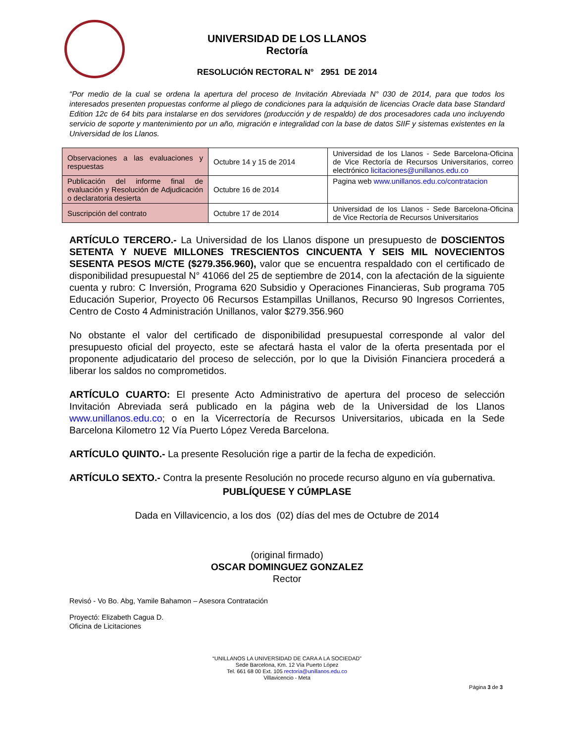UNIVERSIDAD DE LOS LLANOS
Rectoría
RESOLUCIÓN RECTORAL N° 2951 DE 2014
“Por medio de la cual se ordena la apertura del proceso de Invitación Abreviada N° 030 de 2014, para que todos los interesados presenten propuestas conforme al pliego de condiciones para la adquisión de licencias Oracle data base Standard Edition 12c de 64 bits para instalarse en dos servidores (producción y de respaldo) de dos procesadores cada uno incluyendo servicio de soporte y mantenimiento por un año, migración e integralidad con la base de datos SIIF y sistemas existentes en la Universidad de los Llanos.
| Observaciones a las evaluaciones y respuestas | Octubre 14 y 15 de 2014 | Universidad de los Llanos - Sede Barcelona-Oficina de Vice Rectoría de Recursos Universitarios, correo electrónico licitaciones@unillanos.edu.co |
| Publicación del informe final de evaluación y Resolución de Adjudicación o declaratoria desierta | Octubre 16 de 2014 | Pagina web www.unillanos.edu.co/contratacion |
| Suscripción del contrato | Octubre 17 de 2014 | Universidad de los Llanos - Sede Barcelona-Oficina de Vice Rectoría de Recursos Universitarios |
ARTÍCULO TERCERO.- La Universidad de los Llanos dispone un presupuesto de DOSCIENTOS SETENTA Y NUEVE MILLONES TRESCIENTOS CINCUENTA Y SEIS MIL NOVECIENTOS SESENTA PESOS M/CTE ($279.356.960), valor que se encuentra respaldado con el certificado de disponibilidad presupuestal N° 41066 del 25 de septiembre de 2014, con la afectación de la siguiente cuenta y rubro: C Inversión, Programa 620 Subsidio y Operaciones Financieras, Sub programa 705 Educación Superior, Proyecto 06 Recursos Estampillas Unillanos, Recurso 90 Ingresos Corrientes, Centro de Costo 4 Administración Unillanos, valor $279.356.960
No obstante el valor del certificado de disponibilidad presupuestal corresponde al valor del presupuesto oficial del proyecto, este se afectará hasta el valor de la oferta presentada por el proponente adjudicatario del proceso de selección, por lo que la División Financiera procederá a liberar los saldos no comprometidos.
ARTÍCULO CUARTO: El presente Acto Administrativo de apertura del proceso de selección Invitación Abreviada será publicado en la página web de la Universidad de los Llanos www.unillanos.edu.co; o en la Vicerrectoría de Recursos Universitarios, ubicada en la Sede Barcelona Kilometro 12 Vía Puerto López Vereda Barcelona.
ARTÍCULO QUINTO.- La presente Resolución rige a partir de la fecha de expedición.
ARTÍCULO SEXTO.- Contra la presente Resolución no procede recurso alguno en vía gubernativa.
PUBLÍQUESE Y CÚMPLASE
Dada en Villavicencio, a los dos (02) días del mes de Octubre de 2014
(original firmado)
OSCAR DOMINGUEZ GONZALEZ
Rector
Revisó - Vo Bo. Abg, Yamile Bahamon – Asesora Contratación
Proyectó: Elizabeth Cagua D.
Oficina de Licitaciones
“UNILLANOS LA UNIVERSIDAD DE CARA A LA SOCIEDAD”
Sede Barcelona, Km. 12 Vía Puerto López
Tel. 661 68 00 Ext. 105 rectoria@unillanos.edu.co
Villavicencio - Meta
Página 3 de 3